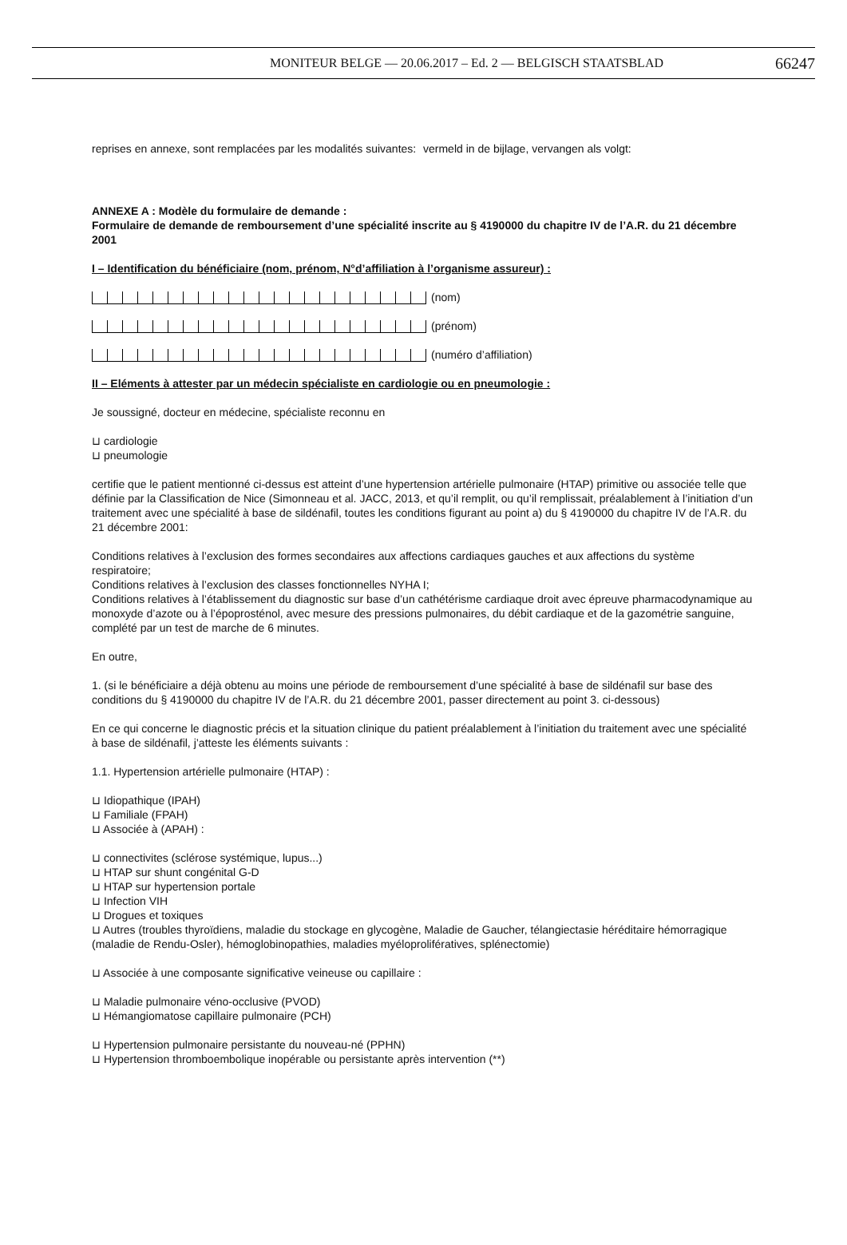MONITEUR BELGE — 20.06.2017 – Ed. 2 — BELGISCH STAATSBLAD 66247
reprises en annexe, sont remplacées par les modalités suivantes:
vermeld in de bijlage, vervangen als volgt:
ANNEXE A : Modèle du formulaire de demande :
Formulaire de demande de remboursement d’une spécialité inscrite au § 4190000 du chapitre IV de l’A.R. du 21 décembre 2001
I – Identification du bénéficiaire (nom, prénom, N°d’affiliation à l’organisme assureur) :
(nom)
(prénom)
(numéro d’affiliation)
II – Eléments à attester par un médecin spécialiste en cardiologie ou en pneumologie :
Je soussigné, docteur en médecine, spécialiste reconnu en
⊔ cardiologie
⊔ pneumologie
certifie que le patient mentionné ci-dessus est atteint d’une hypertension artérielle pulmonaire (HTAP) primitive ou associée telle que définie par la Classification de Nice (Simonneau et al. JACC, 2013, et qu’il remplit, ou qu’il remplissait, préalablement à l’initiation d’un traitement avec une spécialité à base de sildénafil, toutes les conditions figurant au point a) du § 4190000 du chapitre IV de l’A.R. du 21 décembre 2001:
Conditions relatives à l’exclusion des formes secondaires aux affections cardiaques gauches et aux affections du système respiratoire;
Conditions relatives à l’exclusion des classes fonctionnelles NYHA I;
Conditions relatives à l’établissement du diagnostic sur base d’un cathétérisme cardiaque droit avec épreuve pharmacodynamique au monoxyde d’azote ou à l’époprosténol, avec mesure des pressions pulmonaires, du débit cardiaque et de la gazométrie sanguine, complété par un test de marche de 6 minutes.
En outre,
1. (si le bénéficiaire a déjà obtenu au moins une période de remboursement d’une spécialité à base de sildénafil sur base des conditions du § 4190000 du chapitre IV de l’A.R. du 21 décembre 2001, passer directement au point 3. ci-dessous)
En ce qui concerne le diagnostic précis et la situation clinique du patient préalablement à l’initiation du traitement avec une spécialité à base de sildénafil, j’atteste les éléments suivants :
1.1. Hypertension artérielle pulmonaire (HTAP) :
⊔ Idiopathique (IPAH)
⊔ Familiale (FPAH)
⊔ Associée à (APAH) :
⊔ connectivites (sclérose systémique, lupus...)
⊔ HTAP sur shunt congénital G-D
⊔ HTAP sur hypertension portale
⊔ Infection VIH
⊔ Drogues et toxiques
⊔ Autres (troubles thyroïdiens, maladie du stockage en glycogène, Maladie de Gaucher, télangiectasie héréditaire hémorragique (maladie de Rendu-Osler), hémoglobinopathies, maladies myéloprolifératives, splénectomie)
⊔ Associée à une composante significative veineuse ou capillaire :
⊔ Maladie pulmonaire véno-occlusive (PVOD)
⊔ Hémangiomatose capillaire pulmonaire (PCH)
⊔ Hypertension pulmonaire persistante du nouveau-né (PPHN)
⊔ Hypertension thromboembolique inopérable ou persistante après intervention (**)